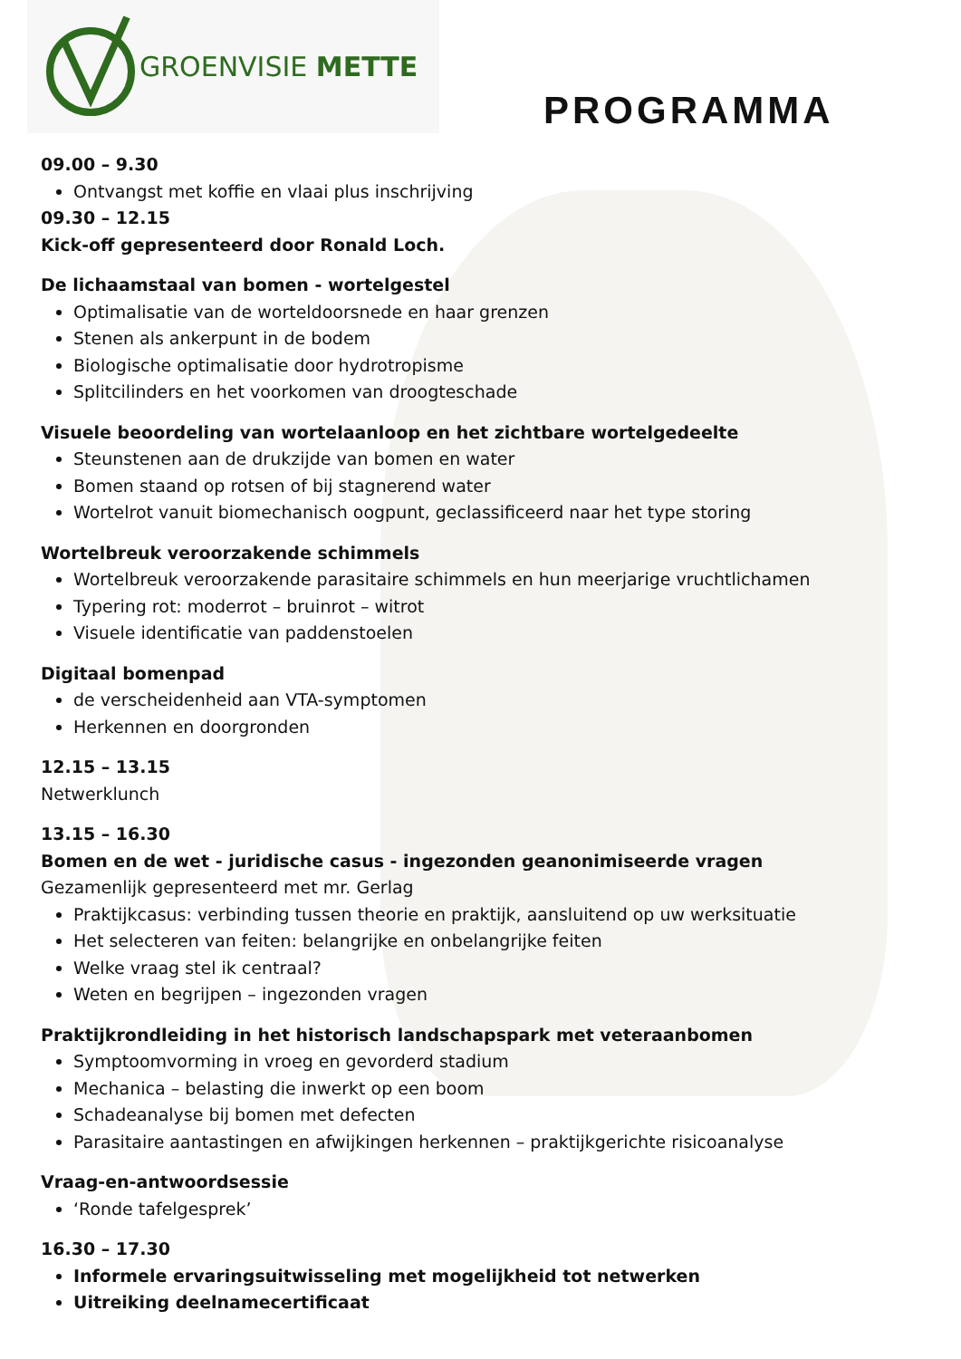GROENVISIE METTE
PROGRAMMA
09.00 – 9.30
Ontvangst met koffie en vlaai plus inschrijving
09.30 – 12.15
Kick-off gepresenteerd door Ronald Loch.
De lichaamstaal van bomen - wortelgestel
Optimalisatie van de worteldoorsnede en haar grenzen
Stenen als ankerpunt in de bodem
Biologische optimalisatie door hydrotropisme
Splitcilinders en het voorkomen van droogteschade
Visuele beoordeling van wortelaanloop en het zichtbare wortelgedeelte
Steunstenen aan de drukzijde van bomen en water
Bomen staand op rotsen of bij stagnerend water
Wortelrot vanuit biomechanisch oogpunt, geclassificeerd naar het type storing
Wortelbreuk veroorzakende schimmels
Wortelbreuk veroorzakende parasitaire schimmels en hun meerjarige vruchtlichamen
Typering rot: moderrot – bruinrot – witrot
Visuele identificatie van paddenstoelen
Digitaal bomenpad
de verscheidenheid aan VTA-symptomen
Herkennen en doorgronden
12.15 – 13.15
Netwerklunch
13.15 – 16.30
Bomen en de wet - juridische casus - ingezonden geanonimiseerde vragen
Gezamenlijk gepresenteerd met mr. Gerlag
Praktijkcasus: verbinding tussen theorie en praktijk, aansluitend op uw werksituatie
Het selecteren van feiten: belangrijke en onbelangrijke feiten
Welke vraag stel ik centraal?
Weten en begrijpen – ingezonden vragen
Praktijkrondleiding in het historisch landschapspark met veteraanbomen
Symptoomvorming in vroeg en gevorderd stadium
Mechanica – belasting die inwerkt op een boom
Schadeanalyse bij bomen met defecten
Parasitaire aantastingen en afwijkingen herkennen – praktijkgerichte risicoanalyse
Vraag-en-antwoordsessie
‘Ronde tafelgesprek’
16.30 – 17.30
Informele ervaringsuitwisseling met mogelijkheid tot netwerken
Uitreiking deelnamecertificaat